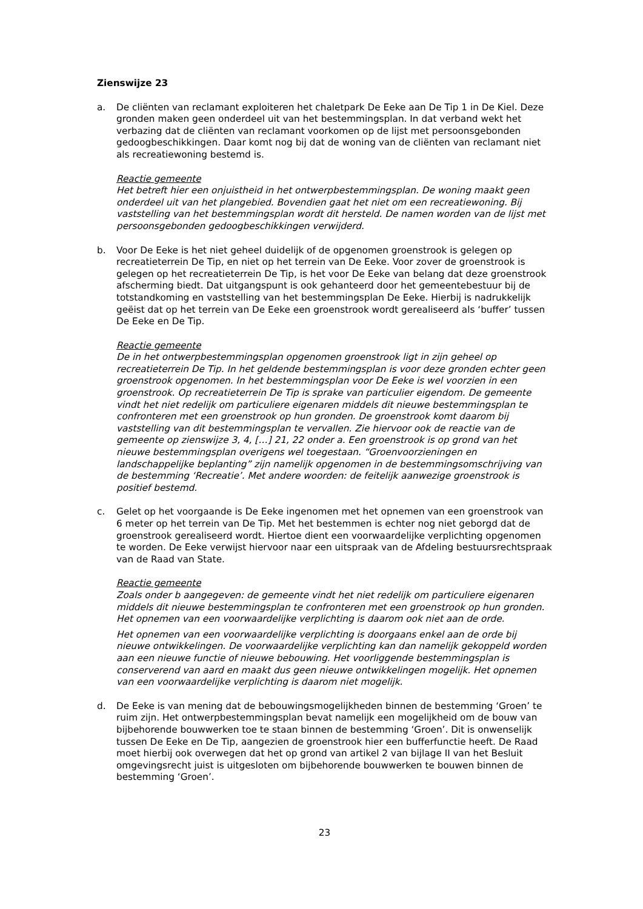Zienswijze 23
a. De cliënten van reclamant exploiteren het chaletpark De Eeke aan De Tip 1 in De Kiel. Deze gronden maken geen onderdeel uit van het bestemmingsplan. In dat verband wekt het verbazing dat de cliënten van reclamant voorkomen op de lijst met persoonsgebonden gedoogbeschikkingen. Daar komt nog bij dat de woning van de cliënten van reclamant niet als recreatiewoning bestemd is.
Reactie gemeente
Het betreft hier een onjuistheid in het ontwerpbestemmingsplan. De woning maakt geen onderdeel uit van het plangebied. Bovendien gaat het niet om een recreatiewoning. Bij vaststelling van het bestemmingsplan wordt dit hersteld. De namen worden van de lijst met persoonsgebonden gedoogbeschikkingen verwijderd.
b. Voor De Eeke is het niet geheel duidelijk of de opgenomen groenstrook is gelegen op recreatieterrein De Tip, en niet op het terrein van De Eeke. Voor zover de groenstrook is gelegen op het recreatieterrein De Tip, is het voor De Eeke van belang dat deze groenstrook afscherming biedt. Dat uitgangspunt is ook gehanteerd door het gemeentebestuur bij de totstandkoming en vaststelling van het bestemmingsplan De Eeke. Hierbij is nadrukkelijk geëist dat op het terrein van De Eeke een groenstrook wordt gerealiseerd als ‘buffer’ tussen De Eeke en De Tip.
Reactie gemeente
De in het ontwerpbestemmingsplan opgenomen groenstrook ligt in zijn geheel op recreatieterrein De Tip. In het geldende bestemmingsplan is voor deze gronden echter geen groenstrook opgenomen. In het bestemmingsplan voor De Eeke is wel voorzien in een groenstrook. Op recreatieterrein De Tip is sprake van particulier eigendom. De gemeente vindt het niet redelijk om particuliere eigenaren middels dit nieuwe bestemmingsplan te confronteren met een groenstrook op hun gronden. De groenstrook komt daarom bij vaststelling van dit bestemmingsplan te vervallen. Zie hiervoor ook de reactie van de gemeente op zienswijze 3, 4, […] 21, 22 onder a. Een groenstrook is op grond van het nieuwe bestemmingsplan overigens wel toegestaan. “Groenvoorzieningen en landschappelijke beplanting” zijn namelijk opgenomen in de bestemmingsomschrijving van de bestemming ‘Recreatie’. Met andere woorden: de feitelijk aanwezige groenstrook is positief bestemd.
c. Gelet op het voorgaande is De Eeke ingenomen met het opnemen van een groenstrook van 6 meter op het terrein van De Tip. Met het bestemmen is echter nog niet geborgd dat de groenstrook gerealiseerd wordt. Hiertoe dient een voorwaardelijke verplichting opgenomen te worden. De Eeke verwijst hiervoor naar een uitspraak van de Afdeling bestuursrechtspraak van de Raad van State.
Reactie gemeente
Zoals onder b aangegeven: de gemeente vindt het niet redelijk om particuliere eigenaren middels dit nieuwe bestemmingsplan te confronteren met een groenstrook op hun gronden. Het opnemen van een voorwaardelijke verplichting is daarom ook niet aan de orde.
Het opnemen van een voorwaardelijke verplichting is doorgaans enkel aan de orde bij nieuwe ontwikkelingen. De voorwaardelijke verplichting kan dan namelijk gekoppeld worden aan een nieuwe functie of nieuwe bebouwing. Het voorliggende bestemmingsplan is conserverend van aard en maakt dus geen nieuwe ontwikkelingen mogelijk. Het opnemen van een voorwaardelijke verplichting is daarom niet mogelijk.
d. De Eeke is van mening dat de bebouwingsmogelijkheden binnen de bestemming ‘Groen’ te ruim zijn. Het ontwerpbestemmingsplan bevat namelijk een mogelijkheid om de bouw van bijbehorende bouwwerken toe te staan binnen de bestemming ‘Groen’. Dit is onwenselijk tussen De Eeke en De Tip, aangezien de groenstrook hier een bufferfunctie heeft. De Raad moet hierbij ook overwegen dat het op grond van artikel 2 van bijlage II van het Besluit omgevingsrecht juist is uitgesloten om bijbehorende bouwwerken te bouwen binnen de bestemming ‘Groen’.
23